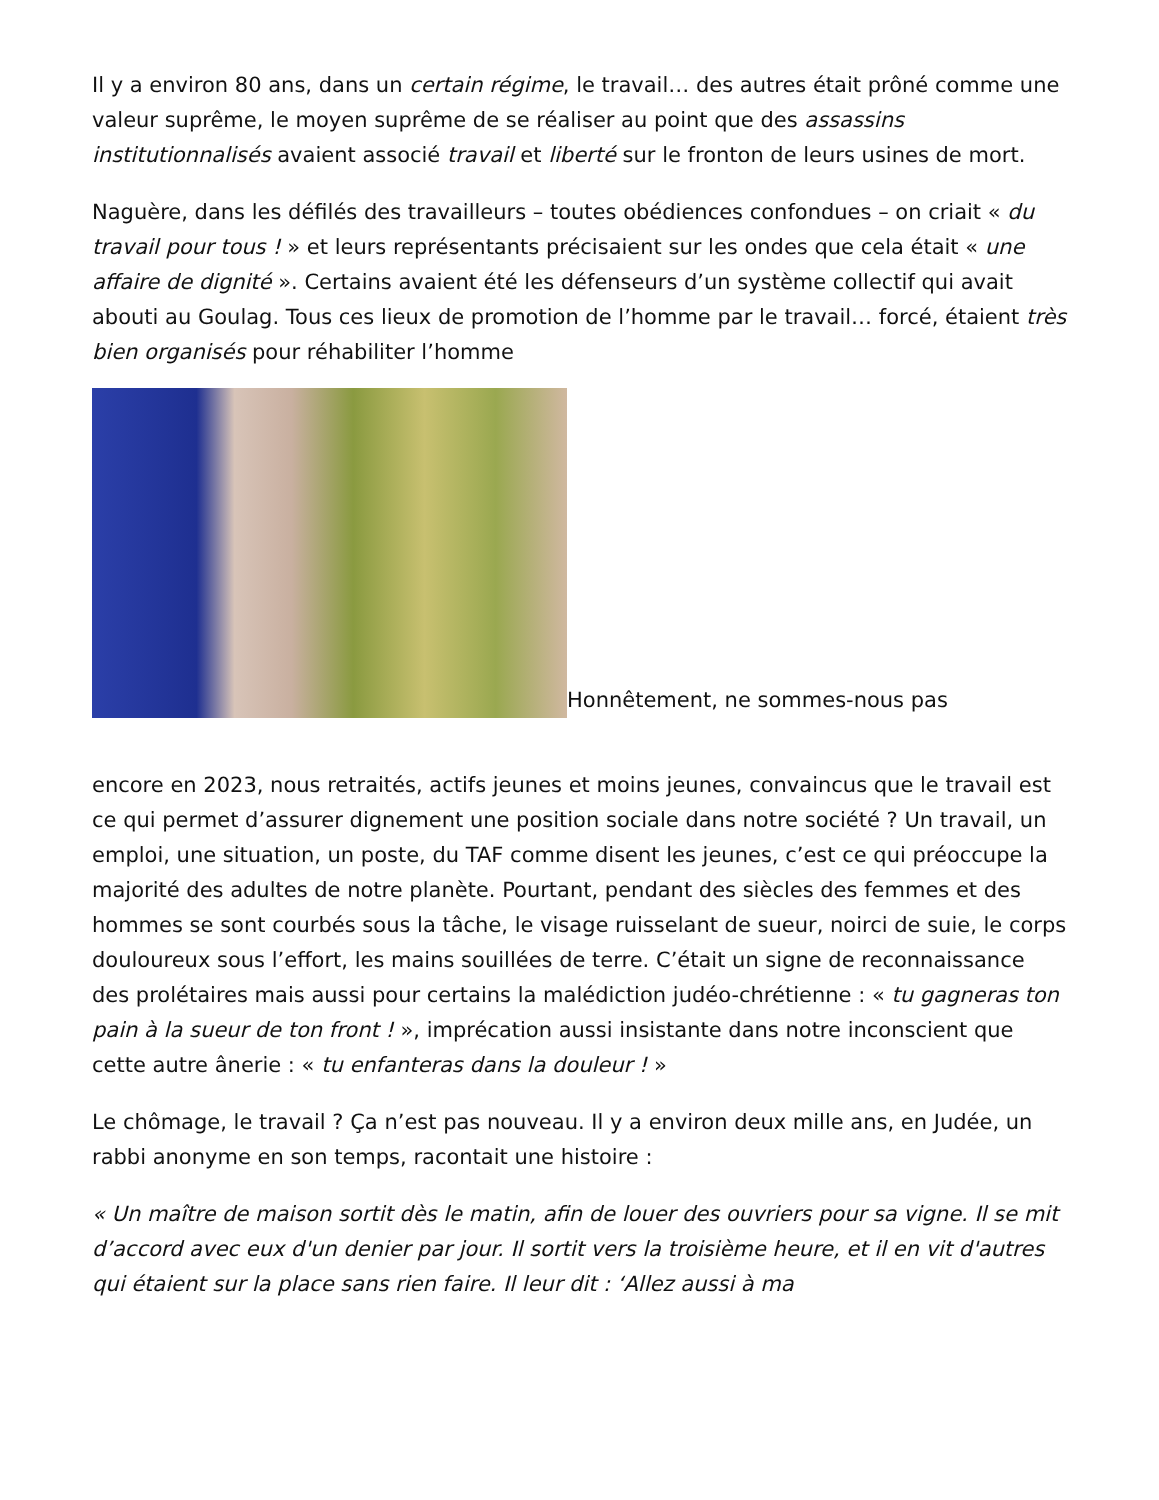Il y a environ 80 ans, dans un certain régime, le travail… des autres était prôné comme une valeur suprême, le moyen suprême de se réaliser au point que des assassins institutionnalisés avaient associé travail et liberté sur le fronton de leurs usines de mort.
Naguère, dans les défilés des travailleurs – toutes obédiences confondues – on criait « du travail pour tous ! » et leurs représentants précisaient sur les ondes que cela était « une affaire de dignité ». Certains avaient été les défenseurs d’un système collectif qui avait abouti au Goulag. Tous ces lieux de promotion de l’homme par le travail… forcé, étaient très bien organisés pour réhabiliter l’homme
Honnêtement, ne sommes-nous pas
encore en 2023, nous retraités, actifs jeunes et moins jeunes, convaincus que le travail est ce qui permet d’assurer dignement une position sociale dans notre société ? Un travail, un emploi, une situation, un poste, du TAF comme disent les jeunes, c’est ce qui préoccupe la majorité des adultes de notre planète. Pourtant, pendant des siècles des femmes et des hommes se sont courbés sous la tâche, le visage ruisselant de sueur, noirci de suie, le corps douloureux sous l’effort, les mains souillées de terre. C’était un signe de reconnaissance des prolétaires mais aussi pour certains la malédiction judéo-chrétienne : « tu gagneras ton pain à la sueur de ton front ! », imprécation aussi insistante dans notre inconscient que cette autre ânerie : « tu enfanteras dans la douleur ! »
Le chômage, le travail ? Ça n’est pas nouveau. Il y a environ deux mille ans, en Judée, un rabbi anonyme en son temps, racontait une histoire :
« Un maître de maison sortit dès le matin, afin de louer des ouvriers pour sa vigne. Il se mit d’accord avec eux d'un denier par jour. Il sortit vers la troisième heure, et il en vit d'autres qui étaient sur la place sans rien faire. Il leur dit : ‘Allez aussi à ma